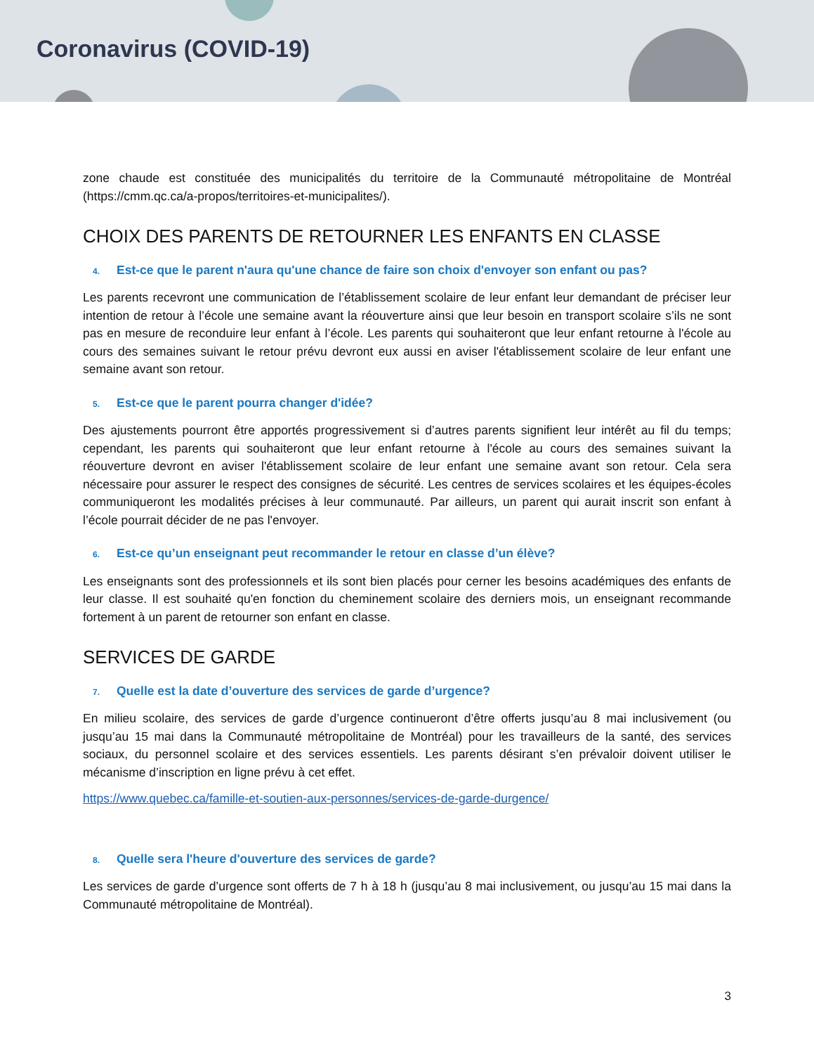Coronavirus (COVID-19)
zone chaude est constituée des municipalités du territoire de la Communauté métropolitaine de Montréal (https://cmm.qc.ca/a-propos/territoires-et-municipalites/).
CHOIX DES PARENTS DE RETOURNER LES ENFANTS EN CLASSE
4. Est-ce que le parent n'aura qu'une chance de faire son choix d'envoyer son enfant ou pas?
Les parents recevront une communication de l’établissement scolaire de leur enfant leur demandant de préciser leur intention de retour à l’école une semaine avant la réouverture ainsi que leur besoin en transport scolaire s’ils ne sont pas en mesure de reconduire leur enfant à l’école. Les parents qui souhaiteront que leur enfant retourne à l'école au cours des semaines suivant le retour prévu devront eux aussi en aviser l'établissement scolaire de leur enfant une semaine avant son retour.
5. Est-ce que le parent pourra changer d'idée?
Des ajustements pourront être apportés progressivement si d’autres parents signifient leur intérêt au fil du temps; cependant, les parents qui souhaiteront que leur enfant retourne à l'école au cours des semaines suivant la réouverture devront en aviser l'établissement scolaire de leur enfant une semaine avant son retour. Cela sera nécessaire pour assurer le respect des consignes de sécurité. Les centres de services scolaires et les équipes-écoles communiqueront les modalités précises à leur communauté. Par ailleurs, un parent qui aurait inscrit son enfant à l’école pourrait décider de ne pas l'envoyer.
6. Est-ce qu’un enseignant peut recommander le retour en classe d’un élève?
Les enseignants sont des professionnels et ils sont bien placés pour cerner les besoins académiques des enfants de leur classe. Il est souhaité qu'en fonction du cheminement scolaire des derniers mois, un enseignant recommande fortement à un parent de retourner son enfant en classe.
SERVICES DE GARDE
7. Quelle est la date d’ouverture des services de garde d’urgence?
En milieu scolaire, des services de garde d’urgence continueront d’être offerts jusqu’au 8 mai inclusivement (ou jusqu’au 15 mai dans la Communauté métropolitaine de Montréal) pour les travailleurs de la santé, des services sociaux, du personnel scolaire et des services essentiels. Les parents désirant s’en prévaloir doivent utiliser le mécanisme d’inscription en ligne prévu à cet effet.
https://www.quebec.ca/famille-et-soutien-aux-personnes/services-de-garde-durgence/
8. Quelle sera l'heure d'ouverture des services de garde?
Les services de garde d’urgence sont offerts de 7 h à 18 h (jusqu’au 8 mai inclusivement, ou jusqu’au 15 mai dans la Communauté métropolitaine de Montréal).
3